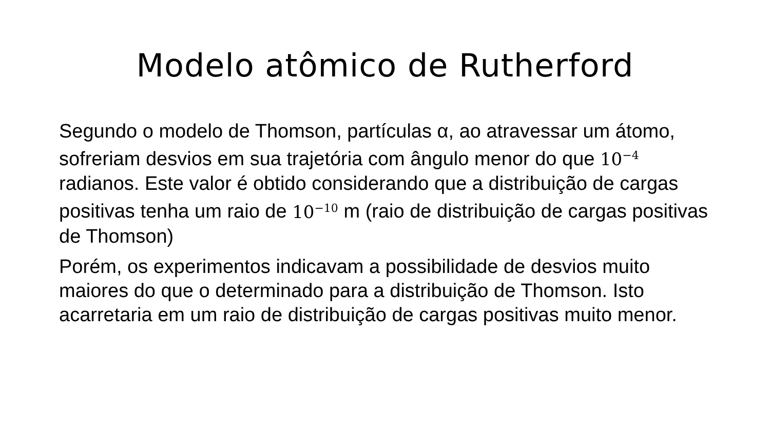Modelo atômico de Rutherford
Segundo o modelo de Thomson, partículas α, ao atravessar um átomo, sofreriam desvios em sua trajetória com ângulo menor do que 10<sup>−4</sup> radianos. Este valor é obtido considerando que a distribuição de cargas positivas tenha um raio de 10<sup>−10</sup> m (raio de distribuição de cargas positivas de Thomson)
Porém, os experimentos indicavam a possibilidade de desvios muito maiores do que o determinado para a distribuição de Thomson. Isto acarretaria em um raio de distribuição de cargas positivas muito menor.